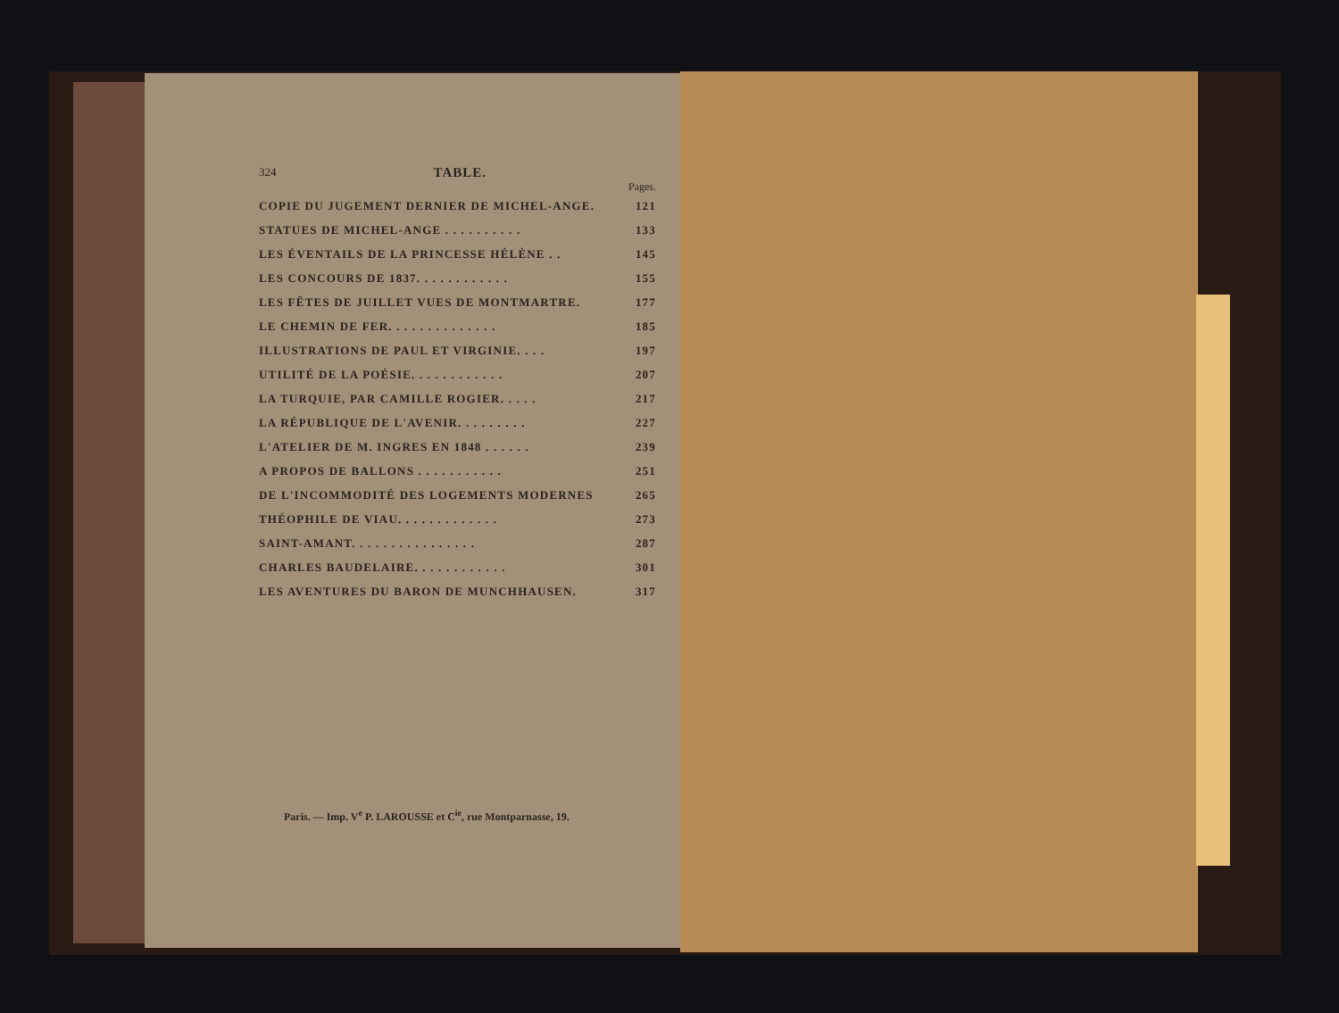324 TABLE.
Pages.
| COPIE DU JUGEMENT DERNIER DE MICHEL-ANGE. | 121 |
| STATUES DE MICHEL-ANGE . . . . . . . . . . | 133 |
| LES ÉVENTAILS DE LA PRINCESSE HÉLÈNE . . | 145 |
| LES CONCOURS DE 1837. . . . . . . . . . . . | 155 |
| LES FÊTES DE JUILLET VUES DE MONTMARTRE. | 177 |
| LE CHEMIN DE FER. . . . . . . . . . . . . . | 185 |
| ILLUSTRATIONS DE PAUL ET VIRGINIE. . . . | 197 |
| UTILITÉ DE LA POÉSIE. . . . . . . . . . . . | 207 |
| LA TURQUIE, PAR CAMILLE ROGIER. . . . . | 217 |
| LA RÉPUBLIQUE DE L'AVENIR. . . . . . . . . | 227 |
| L'ATELIER DE M. INGRES EN 1848 . . . . . . | 239 |
| A PROPOS DE BALLONS . . . . . . . . . . . | 251 |
| DE L'INCOMMODITÉ DES LOGEMENTS MODERNES | 265 |
| THÉOPHILE DE VIAU. . . . . . . . . . . . . | 273 |
| SAINT-AMANT. . . . . . . . . . . . . . . . | 287 |
| CHARLES BAUDELAIRE. . . . . . . . . . . . | 301 |
| LES AVENTURES DU BARON DE MUNCHHAUSEN. | 317 |
Paris. — Imp. V<sup>e</sup> P. LAROUSSE et C<sup>ie</sup>, rue Montparnasse, 19.